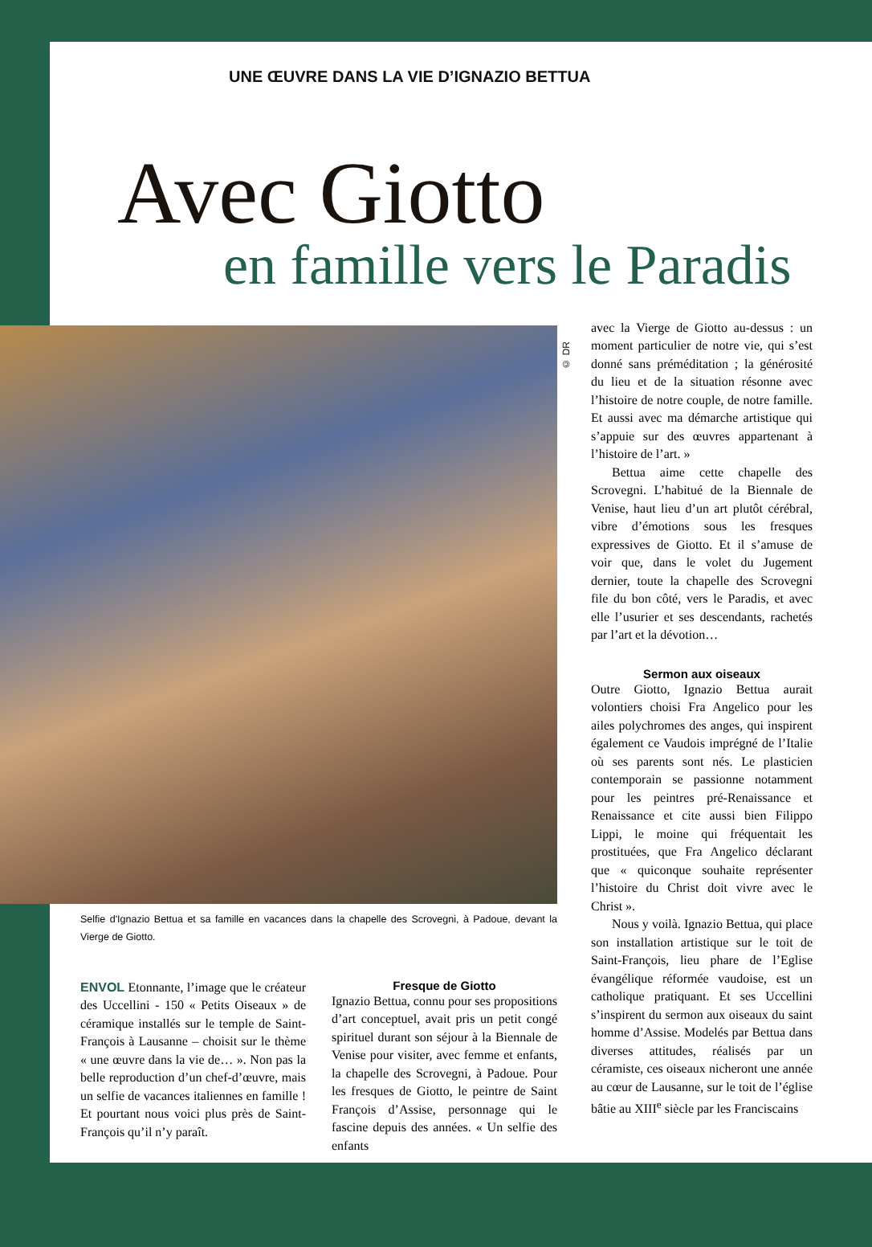UNE ŒUVRE DANS LA VIE D’IGNAZIO BETTUA
Avec Giotto
en famille vers le Paradis
© DR
Selfie d'Ignazio Bettua et sa famille en vacances dans la chapelle des Scrovegni, à Padoue, devant la Vierge de Giotto.
ENVOL Etonnante, l’image que le créateur des Uccellini - 150 « Petits Oiseaux » de céramique installés sur le temple de Saint-François à Lausanne – choisit sur le thème « une œuvre dans la vie de… ». Non pas la belle reproduction d’un chef-d’œuvre, mais un selfie de vacances italiennes en famille ! Et pourtant nous voici plus près de Saint-François qu’il n’y paraît.
Fresque de Giotto
Ignazio Bettua, connu pour ses propositions d’art conceptuel, avait pris un petit congé spirituel durant son séjour à la Biennale de Venise pour visiter, avec femme et enfants, la chapelle des Scrovegni, à Padoue. Pour les fresques de Giotto, le peintre de Saint François d’Assise, personnage qui le fascine depuis des années. « Un selfie des enfants
avec la Vierge de Giotto au-dessus : un moment particulier de notre vie, qui s’est donné sans préméditation ; la générosité du lieu et de la situation résonne avec l’histoire de notre couple, de notre famille. Et aussi avec ma démarche artistique qui s’appuie sur des œuvres appartenant à l’histoire de l’art. »
Bettua aime cette chapelle des Scrovegni. L’habitué de la Biennale de Venise, haut lieu d’un art plutôt cérébral, vibre d’émotions sous les fresques expressives de Giotto. Et il s’amuse de voir que, dans le volet du Jugement dernier, toute la chapelle des Scrovegni file du bon côté, vers le Paradis, et avec elle l’usurier et ses descendants, rachetés par l’art et la dévotion…
Sermon aux oiseaux
Outre Giotto, Ignazio Bettua aurait volontiers choisi Fra Angelico pour les ailes polychromes des anges, qui inspirent également ce Vaudois imprégné de l’Italie où ses parents sont nés. Le plasticien contemporain se passionne notamment pour les peintres pré-Renaissance et Renaissance et cite aussi bien Filippo Lippi, le moine qui fréquentait les prostituées, que Fra Angelico déclarant que « quiconque souhaite représenter l’histoire du Christ doit vivre avec le Christ ».
Nous y voilà. Ignazio Bettua, qui place son installation artistique sur le toit de Saint-François, lieu phare de l’Eglise évangélique réformée vaudoise, est un catholique pratiquant. Et ses Uccellini s’inspirent du sermon aux oiseaux du saint homme d’Assise. Modelés par Bettua dans diverses attitudes, réalisés par un céramiste, ces oiseaux nicheront une année au cœur de Lausanne, sur le toit de l’église bâtie au XIII<sup>e</sup> siècle par les Franciscains